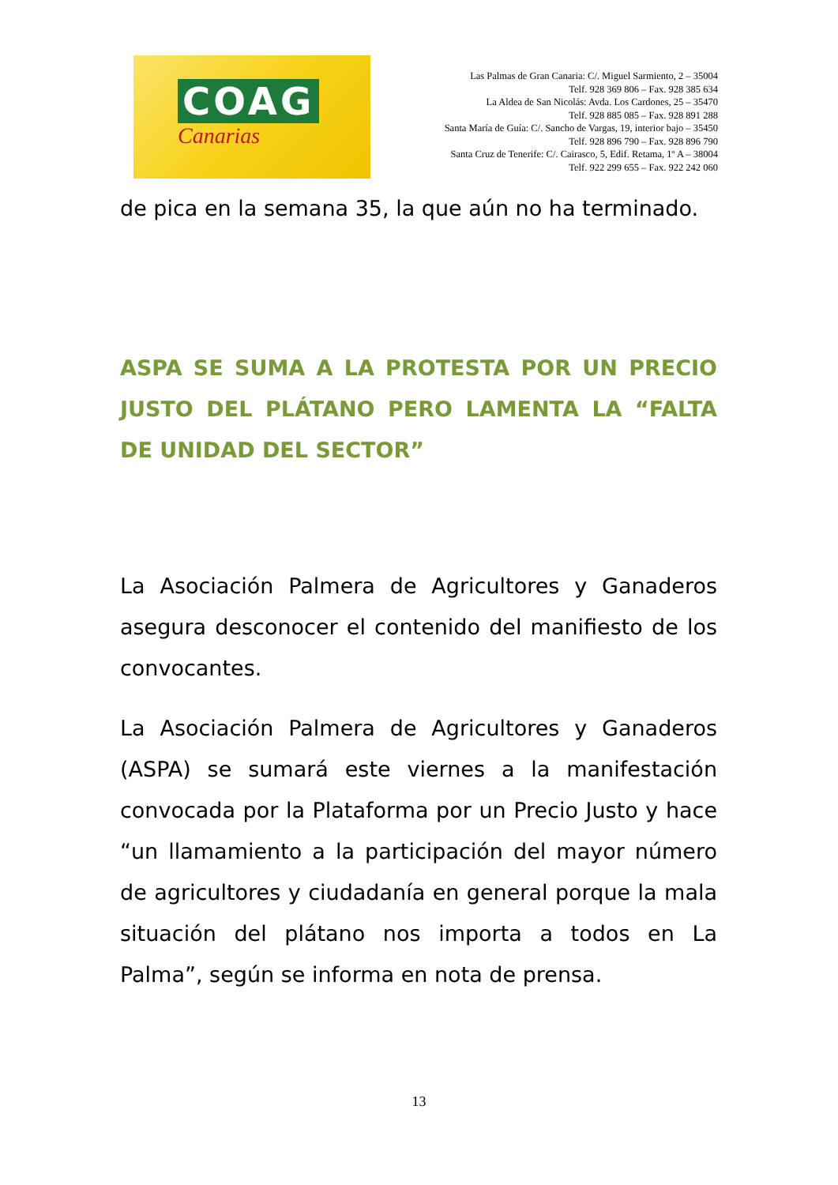COAG
Canarias
Las Palmas de Gran Canaria: C/. Miguel Sarmiento, 2 – 35004
Telf. 928 369 806 – Fax. 928 385 634
La Aldea de San Nicolás: Avda. Los Cardones, 25 – 35470
Telf. 928 885 085 – Fax. 928 891 288
Santa María de Guía: C/. Sancho de Vargas, 19, interior bajo – 35450
Telf. 928 896 790 – Fax. 928 896 790
Santa Cruz de Tenerife: C/. Cairasco, 5, Edif. Retama, 1º A – 38004
Telf. 922 299 655 – Fax. 922 242 060
de pica en la semana 35, la que aún no ha terminado.
ASPA SE SUMA A LA PROTESTA POR UN PRECIO JUSTO DEL PLÁTANO PERO LAMENTA LA “FALTA DE UNIDAD DEL SECTOR”
La Asociación Palmera de Agricultores y Ganaderos asegura desconocer el contenido del manifiesto de los convocantes.
La Asociación Palmera de Agricultores y Ganaderos (ASPA) se sumará este viernes a la manifestación convocada por la Plataforma por un Precio Justo y hace “un llamamiento a la participación del mayor número de agricultores y ciudadanía en general porque la mala situación del plátano nos importa a todos en La Palma”, según se informa en nota de prensa.
13